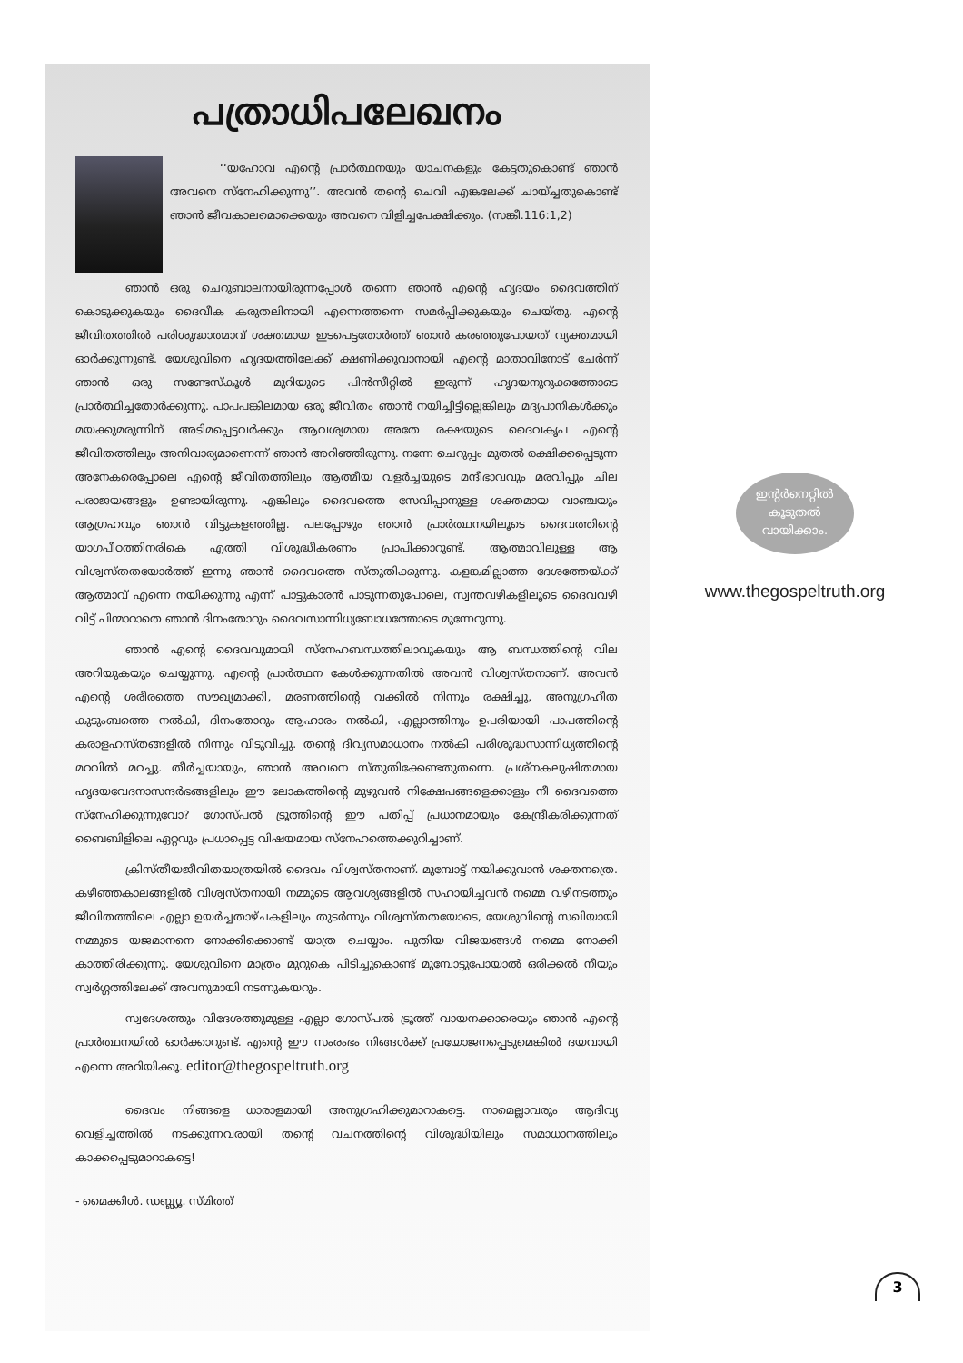പത്രാധിപലേഖനം
‘‘യഹോവ എന്റെ പ്രാർത്ഥനയും യാചനകളും കേട്ടതുകൊണ്ട് ഞാൻ അവനെ സ്നേഹിക്കുന്നു’’. അവൻ തന്റെ ചെവി എങ്കലേക്ക് ചായ്ച്ചതുകൊണ്ട് ഞാൻ ജീവകാലമൊക്കെയും അവനെ വിളിച്ചപേക്ഷിക്കും. (സങ്കീ.116:1,2)
ഞാൻ ഒരു ചെറുബാലനായിരുന്നപ്പോൾ തന്നെ ഞാൻ എന്റെ ഹൃദയം ദൈവത്തിന് കൊടുക്കുകയും ദൈവീക കരുതലിനായി എന്നെത്തന്നെ സമർപ്പിക്കുകയും ചെയ്തു. എന്റെ ജീവിതത്തിൽ പരിശുദ്ധാത്മാവ് ശക്തമായ ഇടപെട്ടതോർത്ത് ഞാൻ കരഞ്ഞുപോയത് വ്യക്തമായി ഓർക്കുന്നുണ്ട്. യേശുവിനെ ഹൃദയത്തിലേക്ക് ക്ഷണിക്കുവാനായി എന്റെ മാതാവിനോട് ചേർന്ന് ഞാൻ ഒരു സണ്ടേസ്കൂൾ മുറിയുടെ പിൻസീറ്റിൽ ഇരുന്ന് ഹൃദയനുറുക്കത്തോടെ പ്രാർത്ഥിച്ചതോർക്കുന്നു. പാപപങ്കിലമായ ഒരു ജീവിതം ഞാൻ നയിച്ചിട്ടില്ലെങ്കിലും മദ്യപാനികൾക്കും മയക്കുമരുന്നിന് അടിമപ്പെട്ടവർക്കും ആവശ്യമായ അതേ രക്ഷയുടെ ദൈവകൃപ എന്റെ ജീവിതത്തിലും അനിവാര്യമാണെന്ന് ഞാൻ അറിഞ്ഞിരുന്നു. നന്നേ ചെറുപ്പം മുതൽ രക്ഷിക്കപ്പെടുന്ന അനേകരെപ്പോലെ എന്റെ ജീവിതത്തിലും ആത്മീയ വളർച്ചയുടെ മന്ദീഭാവവും മരവിപ്പും ചില പരാജയങ്ങളും ഉണ്ടായിരുന്നു. എങ്കിലും ദൈവത്തെ സേവിപ്പാനുള്ള ശക്തമായ വാഞ്ചയും ആഗ്രഹവും ഞാൻ വിട്ടുകളഞ്ഞില്ല. പലപ്പോഴും ഞാൻ പ്രാർത്ഥനയിലൂടെ ദൈവത്തിന്റെ യാഗപീഠത്തിനരികെ എത്തി വിശുദ്ധീകരണം പ്രാപിക്കാറുണ്ട്. ആത്മാവിലുള്ള ആ വിശ്വസ്തതയോർത്ത് ഇന്നു ഞാൻ ദൈവത്തെ സ്തുതിക്കുന്നു. കളങ്കമില്ലാത്ത ദേശത്തേയ്ക്ക് ആത്മാവ് എന്നെ നയിക്കുന്നു എന്ന് പാട്ടുകാരൻ പാടുന്നതുപോലെ, സ്വന്തവഴികളിലൂടെ ദൈവവഴി വിട്ട് പിന്മാറാതെ ഞാൻ ദിനംതോറും ദൈവസാന്നിധ്യബോധത്തോടെ മുന്നേറുന്നു.
ഞാൻ എന്റെ ദൈവവുമായി സ്നേഹബന്ധത്തിലാവുകയും ആ ബന്ധത്തിന്റെ വില അറിയുകയും ചെയ്യുന്നു. എന്റെ പ്രാർത്ഥന കേൾക്കുന്നതിൽ അവൻ വിശ്വസ്തനാണ്. അവൻ എന്റെ ശരീരത്തെ സൗഖ്യമാക്കി, മരണത്തിന്റെ വക്കിൽ നിന്നും രക്ഷിച്ചു, അനുഗ്രഹീത കുടുംബത്തെ നൽകി, ദിനംതോറും ആഹാരം നൽകി, എല്ലാത്തിനും ഉപരിയായി പാപത്തിന്റെ കരാളഹസ്തങ്ങളിൽ നിന്നും വിടുവിച്ചു. തന്റെ ദിവ്യസമാധാനം നൽകി പരിശുദ്ധസാന്നിധ്യത്തിന്റെ മറവിൽ മറച്ചു. തീർച്ചയായും, ഞാൻ അവനെ സ്തുതിക്കേണ്ടതുതന്നെ. പ്രശ്നകലുഷിതമായ ഹൃദയവേദനാസന്ദർഭങ്ങളിലും ഈ ലോകത്തിന്റെ മുഴുവൻ നിക്ഷേപങ്ങളെക്കാളും നീ ദൈവത്തെ സ്നേഹിക്കുന്നുവോ? ഗോസ്പൽ ട്രൂത്തിന്റെ ഈ പതിപ്പ് പ്രധാനമായും കേന്ദ്രീകരിക്കുന്നത് ബൈബിളിലെ ഏറ്റവും പ്രധാപ്പെട്ട വിഷയമായ സ്നേഹത്തെക്കുറിച്ചാണ്.
ക്രിസ്തീയജീവിതയാത്രയിൽ ദൈവം വിശ്വസ്തനാണ്. മുമ്പോട്ട് നയിക്കുവാൻ ശക്തനത്രെ. കഴിഞ്ഞകാലങ്ങളിൽ വിശ്വസ്തനായി നമ്മുടെ ആവശ്യങ്ങളിൽ സഹായിച്ചവൻ നമ്മെ വഴിനടത്തും ജീവിതത്തിലെ എല്ലാ ഉയർച്ചതാഴ്ചകളിലും തുടർന്നും വിശ്വസ്തതയോടെ, യേശുവിന്റെ സഖിയായി നമ്മുടെ യജമാനനെ നോക്കിക്കൊണ്ട് യാത്ര ചെയ്യാം. പുതിയ വിജയങ്ങൾ നമ്മെ നോക്കി കാത്തിരിക്കുന്നു. യേശുവിനെ മാത്രം മുറുകെ പിടിച്ചുകൊണ്ട് മുമ്പോട്ടുപോയാൽ ഒരിക്കൽ നീയും സ്വർഗ്ഗത്തിലേക്ക് അവനുമായി നടന്നുകയറും.
സ്വദേശത്തും വിദേശത്തുമുള്ള എല്ലാ ഗോസ്പൽ ട്രൂത്ത് വായനക്കാരെയും ഞാൻ എന്റെ പ്രാർത്ഥനയിൽ ഓർക്കാറുണ്ട്. എന്റെ ഈ സംരംഭം നിങ്ങൾക്ക് പ്രയോജനപ്പെടുമെങ്കിൽ ദയവായി എന്നെ അറിയിക്കൂ. editor@thegospeltruth.org
ദൈവം നിങ്ങളെ ധാരാളമായി അനുഗ്രഹിക്കുമാറാകട്ടെ. നാമെല്ലാവരും ആദിവ്യ വെളിച്ചത്തിൽ നടക്കുന്നവരായി തന്റെ വചനത്തിന്റെ വിശുദ്ധിയിലും സമാധാനത്തിലും കാക്കപ്പെടുമാറാകട്ടെ!
- മൈക്കിൾ. ഡബ്ല്യൂ. സ്മിത്ത്
ഇന്റർനെറ്റിൽ
കൂടുതൽ
വായിക്കാം.
www.thegospeltruth.org
3